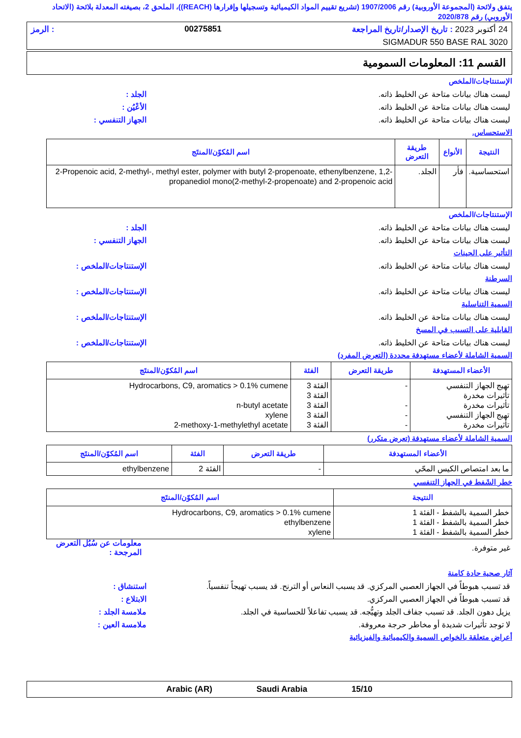يتفق ولائحة (المجموعة الأوروبية) رقم 1907/2006 (تشريع تقييم المواد الكيميائية وتسجيلها وإقرارها (REACH))، الملحق 2، بصيغته المعدلة بلائحة (الاتحاد الأوروبي) رقم 2020/878
24 أكتوبر 2023 : تاريخ الإصدار/تاريخ المراجعة 00275851: الرمز
SIGMADUR 550 BASE RAL 3020
القسم 11: المعلومات السمومية
الإستنتاجات/الملخص
ليست هناك بيانات متاحة عن الخليط ذاته. الجلد :
ليست هناك بيانات متاحة عن الخليط ذاته. الأعْيُن :
ليست هناك بيانات متاحة عن الخليط ذاته. الجهاز التنفسي :
الاستحساس.
| النتيجة | الأنواع | طريقة التعرض | اسم المُكوّن/المنتَج |
| --- | --- | --- | --- |
| استحساسية. | فأر | الجلد. | 2-Propenoic acid, 2-methyl-, methyl ester, polymer with butyl 2-propenoate, ethenylbenzene, 1,2-propanediol mono(2-methyl-2-propenoate) and 2-propenoic acid |
الإستنتاجات/الملخص
ليست هناك بيانات متاحة عن الخليط ذاته. الجلد :
ليست هناك بيانات متاحة عن الخليط ذاته. الجهاز التنفسي :
التأثير على الجينات
ليست هناك بيانات متاحة عن الخليط ذاته. الإستنتاجات/الملخص :
السرطنة
ليست هناك بيانات متاحة عن الخليط ذاته. الإستنتاجات/الملخص :
السمية التناسلية
ليست هناك بيانات متاحة عن الخليط ذاته. الإستنتاجات/الملخص :
القابلية على التسبب في المسخ
ليست هناك بيانات متاحة عن الخليط ذاته. الإستنتاجات/الملخص :
السمية الشاملة لأعضاء مستهدفة محددة (التعرض المفرد)
| الأعضاء المستهدفة | طريقة التعرض | الفئة | اسم المُكوّن/المنتَج |
| --- | --- | --- | --- |
| تهيج الجهاز التنفسي تأثيرات مخدرة تأثيرات مخدرة تهيج الجهاز التنفسي تأثيرات مخدرة | - - - - | الفئة 3 الفئة 3 الفئة 3 الفئة 3 الفئة 3 | Hydrocarbons, C9, aromatics > 0.1% cumene n-butyl acetate xylene 2-methoxy-1-methylethyl acetate |
السمية الشاملة لأعضاء مستهدفة (تعرض متكرر)
| الأعضاء المستهدفة | طريقة التعرض | الفئة | اسم المُكوّن/المنتَج |
| --- | --- | --- | --- |
| ما بعد امتصاص الكيس المحّي | - | الفئة 2 | ethylbenzene |
خطر الشَفط في الجهاز التنفسي
| النتيجة | اسم المُكوّن/المنتَج |
| --- | --- |
| خطر السمية بالشفط - الفئة 1 خطر السمية بالشفط - الفئة 1 خطر السمية بالشفط - الفئة 1 | Hydrocarbons, C9, aromatics > 0.1% cumene ethylbenzene xylene |
غير متوفرة. معلومات عن سُبُل التعرض المرجحة :
آثار صحية حادة كامنة
قد تسبب هبوطاً في الجهاز العصبي المركزي. قد يسبب النعاس أو الترنح. قد يسبب تهيجاً تنفسياً. استنشاق :
قد تسبب هبوطاً في الجهاز العصبي المركزي. الابتلاع :
يزيل دهون الجلد. قد تسبب جفاف الجلد وتهيُّجه. قد يسبب تفاعلاً للحساسية في الجلد. ملامسة الجلد :
لا توجد تأثيرات شديدة أو مخاطر حرجة معروفة. ملامسة العين :
أعراض متعلقة بالخواص السمية والكيميائية والفيزيائية
15/10 Saudi Arabia Arabic (AR)